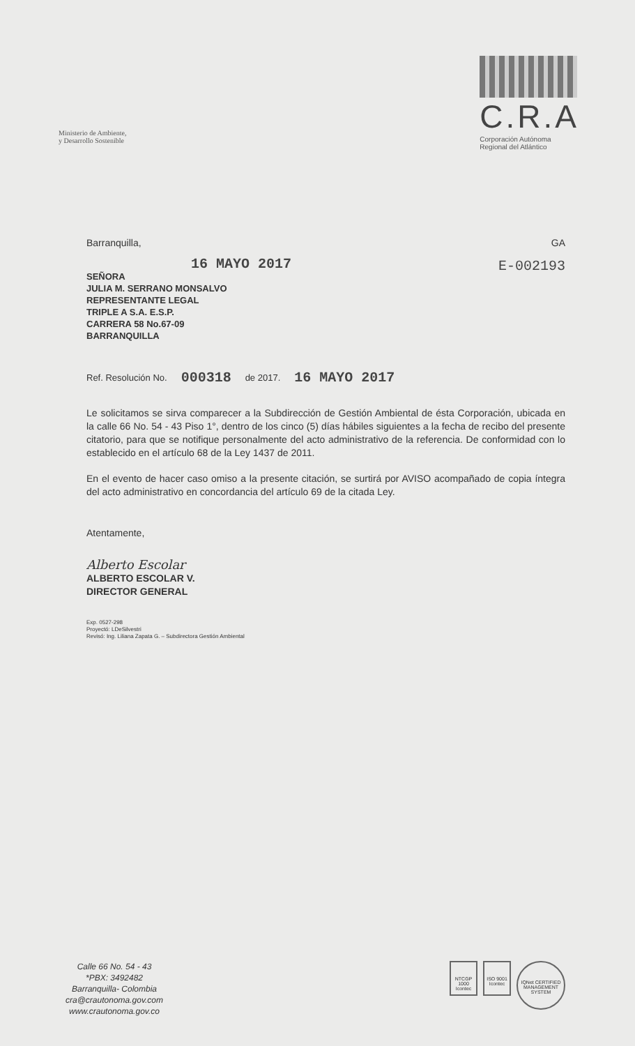Ministerio de Ambiente,
y Desarrollo Sostenible
C.R.A
Corporación Autónoma
Regional del Atlántico
Barranquilla, GA
16 MAYO 2017
SEÑORA
JULIA M. SERRANO MONSALVO
REPRESENTANTE LEGAL
TRIPLE A S.A. E.S.P.
CARRERA 58 No.67-09
BARRANQUILLA
E-002193
Ref. Resolución No. 000318 de 2017. 16 MAYO 2017
Le solicitamos se sirva comparecer a la Subdirección de Gestión Ambiental de ésta Corporación, ubicada en la calle 66 No. 54 - 43 Piso 1°, dentro de los cinco (5) días hábiles siguientes a la fecha de recibo del presente citatorio, para que se notifique personalmente del acto administrativo de la referencia. De conformidad con lo establecido en el artículo 68 de la Ley 1437 de 2011.
En el evento de hacer caso omiso a la presente citación, se surtirá por AVISO acompañado de copia íntegra del acto administrativo en concordancia del artículo 69 de la citada Ley.
Atentamente,
Alberto Escolar
ALBERTO ESCOLAR V.
DIRECTOR GENERAL
Exp. 0527-298
Proyectó: LDeSilvestri
Revisó: Ing. Liliana Zapata G. – Subdirectora Gestión Ambiental
Calle 66 No. 54 - 43
*PBX: 3492482
Barranquilla- Colombia
cra@crautonoma.gov.com
www.crautonoma.gov.co
NTCGP 1000 Icontec
ISO 9001 Icontec
IQNet CERTIFIED MANAGEMENT SYSTEM